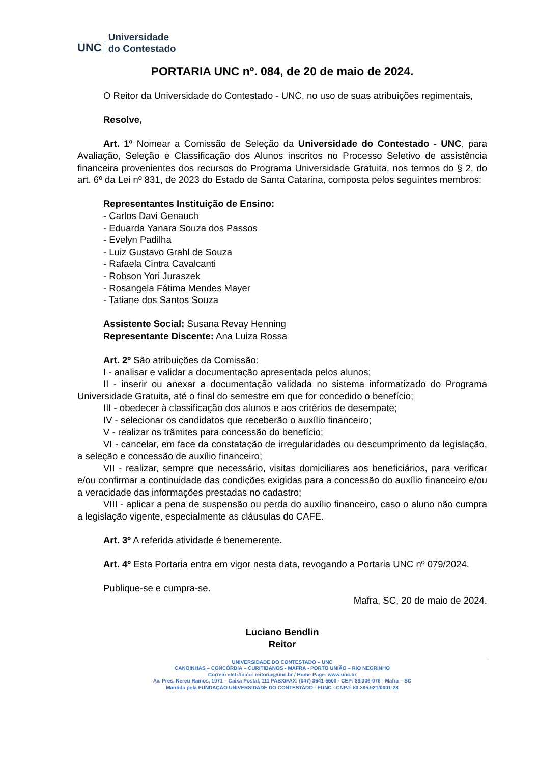UNC
Universidade
do Contestado
PORTARIA UNC nº. 084, de 20 de maio de 2024.
O Reitor da Universidade do Contestado - UNC, no uso de suas atribuições regimentais,
Resolve,
Art. 1º Nomear a Comissão de Seleção da Universidade do Contestado - UNC, para Avaliação, Seleção e Classificação dos Alunos inscritos no Processo Seletivo de assistência financeira provenientes dos recursos do Programa Universidade Gratuita, nos termos do § 2, do art. 6º da Lei nº 831, de 2023 do Estado de Santa Catarina, composta pelos seguintes membros:
Representantes Instituição de Ensino:
- Carlos Davi Genauch
- Eduarda Yanara Souza dos Passos
- Evelyn Padilha
- Luiz Gustavo Grahl de Souza
- Rafaela Cintra Cavalcanti
- Robson Yori Juraszek
- Rosangela Fátima Mendes Mayer
- Tatiane dos Santos Souza
Assistente Social: Susana Revay Henning
Representante Discente: Ana Luiza Rossa
Art. 2º São atribuições da Comissão:
I - analisar e validar a documentação apresentada pelos alunos;
II - inserir ou anexar a documentação validada no sistema informatizado do Programa Universidade Gratuita, até o final do semestre em que for concedido o benefício;
III - obedecer à classificação dos alunos e aos critérios de desempate;
IV - selecionar os candidatos que receberão o auxílio financeiro;
V - realizar os trâmites para concessão do benefício;
VI - cancelar, em face da constatação de irregularidades ou descumprimento da legislação, a seleção e concessão de auxílio financeiro;
VII - realizar, sempre que necessário, visitas domiciliares aos beneficiários, para verificar e/ou confirmar a continuidade das condições exigidas para a concessão do auxílio financeiro e/ou a veracidade das informações prestadas no cadastro;
VIII - aplicar a pena de suspensão ou perda do auxílio financeiro, caso o aluno não cumpra a legislação vigente, especialmente as cláusulas do CAFE.
Art. 3º A referida atividade é benemerente.
Art. 4º Esta Portaria entra em vigor nesta data, revogando a Portaria UNC nº 079/2024.
Publique-se e cumpra-se.
Mafra, SC, 20 de maio de 2024.
Luciano Bendlin
Reitor
UNIVERSIDADE DO CONTESTADO – UNC
CANOINHAS – CONCÓRDIA – CURITIBANOS - MAFRA - PORTO UNIÃO – RIO NEGRINHO
Correio eletrônico: reitoria@unc.br / Home Page: www.unc.br
Av. Pres. Nereu Ramos, 1071 – Caixa Postal, 111 PABX/FAX: (047) 3641-5500 - CEP: 89.306-076 - Mafra – SC
Mantida pela FUNDAÇÃO UNIVERSIDADE DO CONTESTADO - FUNC - CNPJ: 83.395.921/0001-28